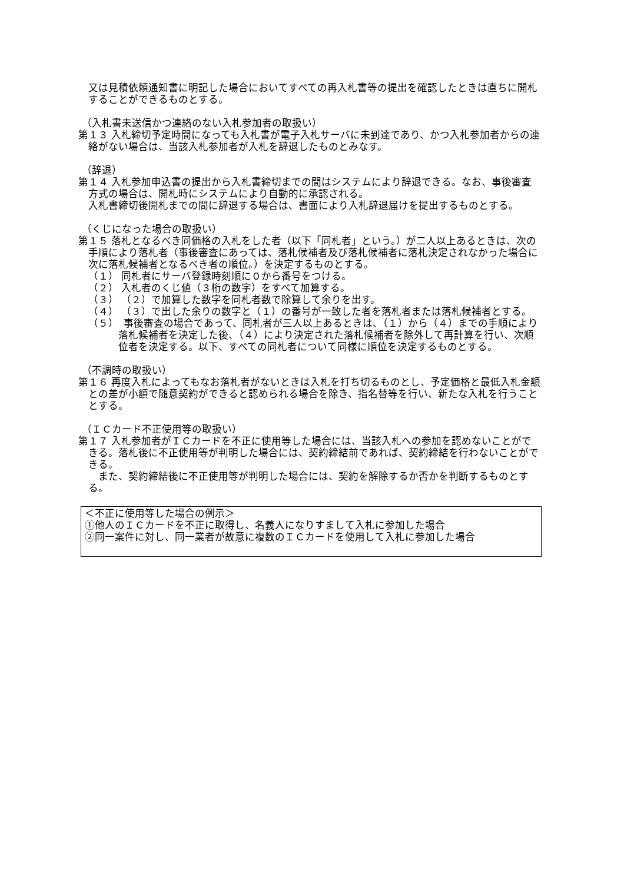又は見積依頼通知書に明記した場合においてすべての再入札書等の提出を確認したときは直ちに開札することができるものとする。
（入札書未送信かつ連絡のない入札参加者の取扱い）
第１３ 入札締切予定時間になっても入札書が電子入札サーバに未到達であり、かつ入札参加者からの連絡がない場合は、当該入札参加者が入札を辞退したものとみなす。
（辞退）
第１４ 入札参加申込書の提出から入札書締切までの間はシステムにより辞退できる。なお、事後審査方式の場合は、開札時にシステムにより自動的に承認される。
入札書締切後開札までの間に辞退する場合は、書面により入札辞退届けを提出するものとする。
（くじになった場合の取扱い）
第１５ 落札となるべき同価格の入札をした者（以下「同札者」という。）が二人以上あるときは、次の手順により落札者（事後審査にあっては、落札候補者及び落札候補者に落札決定されなかった場合に次に落札候補者となるべき者の順位。）を決定するものとする。
（１） 同札者にサーバ登録時刻順に０から番号をつける。
（２） 入札者のくじ値（３桁の数字）をすべて加算する。
（３） （２）で加算した数字を同札者数で除算して余りを出す。
（４） （３）で出した余りの数字と（１）の番号が一致した者を落札者または落札候補者とする。
（５）　事後審査の場合であって、同札者が三人以上あるときは、（１）から（４）までの手順により落札候補者を決定した後、（４）により決定された落札候補者を除外して再計算を行い、次順位者を決定する。以下、すべての同札者について同様に順位を決定するものとする。
（不調時の取扱い）
第１６ 再度入札によってもなお落札者がないときは入札を打ち切るものとし、予定価格と最低入札金額との差が小額で随意契約ができると認められる場合を除き、指名替等を行い、新たな入札を行うこととする。
（ＩＣカード不正使用等の取扱い）
第１７ 入札参加者がＩＣカードを不正に使用等した場合には、当該入札への参加を認めないことができる。落札後に不正使用等が判明した場合には、契約締結前であれば、契約締結を行わないことができる。
　また、契約締結後に不正使用等が判明した場合には、契約を解除するか否かを判断するものとする。
＜不正に使用等した場合の例示＞
①他人のＩＣカードを不正に取得し、名義人になりすまして入札に参加した場合
②同一案件に対し、同一業者が故意に複数のＩＣカードを使用して入札に参加した場合